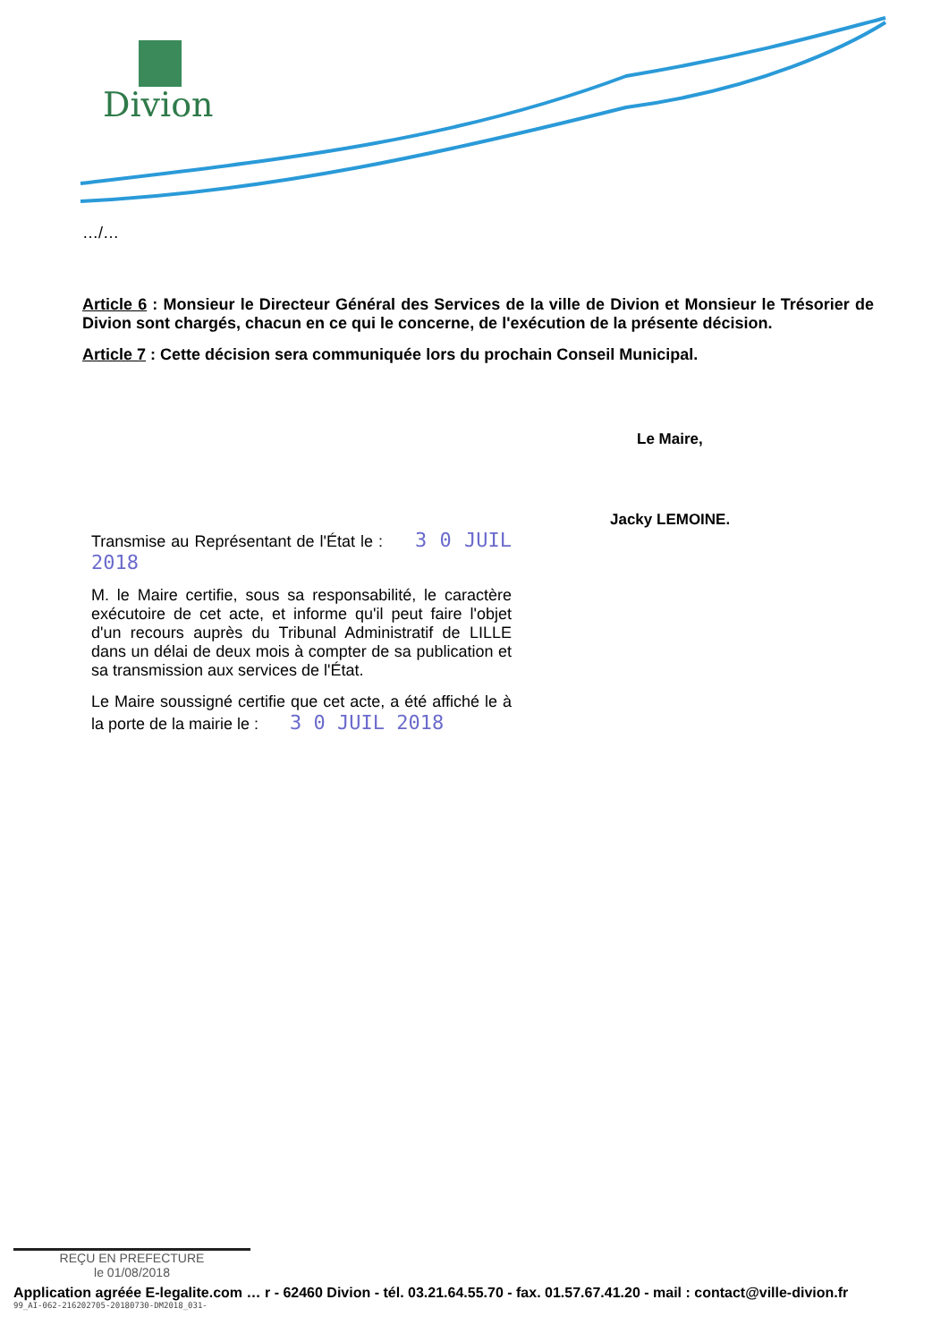Divion
…/…
Article 6 : Monsieur le Directeur Général des Services de la ville de Divion et Monsieur le Trésorier de Divion sont chargés, chacun en ce qui le concerne, de l'exécution de la présente décision.
Article 7 : Cette décision sera communiquée lors du prochain Conseil Municipal.
Le Maire,
Jacky LEMOINE.
Transmise au Représentant de l'État le : 3 0 JUIL 2018
M. le Maire certifie, sous sa responsabilité, le caractère exécutoire de cet acte, et informe qu'il peut faire l'objet d'un recours auprès du Tribunal Administratif de LILLE dans un délai de deux mois à compter de sa publication et sa transmission aux services de l'État.
Le Maire soussigné certifie que cet acte, a été affiché le à la porte de la mairie le : 3 0 JUIL 2018
REÇU EN PREFECTURE
le 01/08/2018
Application agréée E-legalite.com … r - 62460 Divion - tél. 03.21.64.55.70 - fax. 01.57.67.41.20 - mail : contact@ville-divion.fr
99_AI-062-216202705-20180730-DM2018_031-